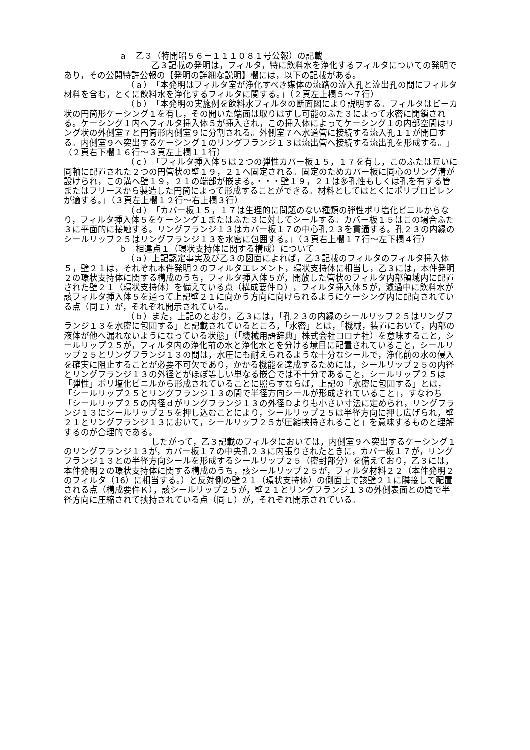ａ　乙３（特開昭５６－１１１０８１号公報）の記載
乙３記載の発明は，フィルタ，特に飲料水を浄化するフィルタについての発明であり，その公開特許公報の【発明の詳細な説明】欄には，以下の記載がある。
（ａ）「本発明はフィルタ室が浄化すべき媒体の流路の流入孔と流出孔の間にフィルタ材料を含む，とくに飲料水を浄化するフィルタに関する。」（２頁左上欄５～７行）
（ｂ）「本発明の実施例を飲料水フィルタの断面図により説明する。フィルタはビーカ状の円筒形ケーシング１を有し，その開いた端面は取りはずし可能のふた３によって水密に閉鎖される。ケーシング１内へフィルタ挿入体５が挿入され，この挿入体によってケーシング１の内部空間はリング状の外側室７と円筒形内側室９に分割される。外側室７へ水道管に接続する流入孔１１が開口する。内側室９へ突出するケーシング１のリングフランジ１３は流出管へ接続する流出孔を形成する。」（２頁右下欄１６行～３頁左上欄１１行）
（ｃ）「フィルタ挿入体５は２つの弾性カバー板１５，１７を有し，このふたは互いに同軸に配置された２つの円管状の壁１９，２１へ固定される。固定のためカバー板に同心のリング溝が設けられ，この溝へ壁１９，２１の端部が嵌まる。・・・壁１９，２１は多孔性もしくは孔を有する管またはフリースから製造した円筒によって形成することができる。材料としてはとくにポリプロピレンが適する。」（３頁左上欄１２行～右上欄３行）
（ｄ）「カバー板１５，１７は生理的に問題のない種類の弾性ポリ塩化ビニルからなり，フィルタ挿入体５をケーシング１またはふた３に対してシールする。カバー板１５はこの場合ふた３に平面的に接触する。リングフランジ１３はカバー板１７の中心孔２３を貫通する。孔２３の内縁のシールリップ２５はリングフランジ１３を水密に包囲する。」（３頁右上欄１７行～左下欄４行）
ｂ　相違点１（環状支持体に関する構成）について
（ａ）上記認定事実及び乙３の図面によれば，乙３記載のフィルタのフィルタ挿入体５，壁２１は，それぞれ本件発明２のフィルタエレメント，環状支持体に相当し，乙３には，本件発明２の環状支持体に関する構成のうち，フィルタ挿入体５が，開放した管状のフィルタ内部領域内に配置された壁２１（環状支持体）を備えている点（構成要件Ｄ），フィルタ挿入体５が，濾過中に飲料水が該フィルタ挿入体５を通って上記壁２１に向かう方向に向けられるようにケーシング内に配向されている点（同Ｉ）が，それぞれ開示されている。
（ｂ）また，上記のとおり，乙３には，「孔２３の内縁のシールリップ２５はリングフランジ１３を水密に包囲する」と記載されているところ，「水密」とは，「機械，装置において，内部の液体が他へ漏れないようになっている状態」（「機械用語辞典」株式会社コロナ社）を意味すること，シールリップ２５が，フィルタ内の浄化前の水と浄化水とを分ける境目に配置されていること，シールリップ２５とリングフランジ１３の間は，水圧にも耐えられるような十分なシールで，浄化前の水の侵入を確実に阻止することが必要不可欠であり，かかる機能を達成するためには，シールリップ２５の内径とリングフランジ１３の外径とがほぼ等しい単なる嵌合では不十分であること，シールリップ２５は「弾性」ポリ塩化ビニルから形成されていることに照らすならば，上記の「水密に包囲する」とは，「シールリップ２５とリングフランジ１３の間で半径方向シールが形成されていること」，すなわち「シールリップ２５の内径ｄがリングフランジ１３の外径Ｄよりも小さい寸法に定められ，リングフランジ１３にシールリップ２５を押し込むことにより，シールリップ２５は半径方向に押し広げられ，壁２１とリングフランジ１３において，シールリップ２５が圧縮挟持されること」を意味するものと理解するのが合理的である。
したがって，乙３記載のフィルタにおいては，内側室９へ突出するケーシング１のリングフランジ１３が，カバー板１７の中央孔２３に内張りされたときに，カバー板１７が，リングフランジ１３との半径方向シールを形成するシールリップ２５（密封部分）を備えており，乙３には，本件発明２の環状支持体に関する構成のうち，該シールリップ２５が，フィルタ材料２２（本件発明２のフィルタ（16）に相当する。）と反対側の壁２１（環状支持体）の側面上で該壁２１に隣接して配置される点（構成要件Ｋ），該シールリップ２５が，壁２１とリングフランジ１３の外側表面との間で半径方向に圧縮されて挟持されている点（同Ｌ）が，それぞれ開示されている。